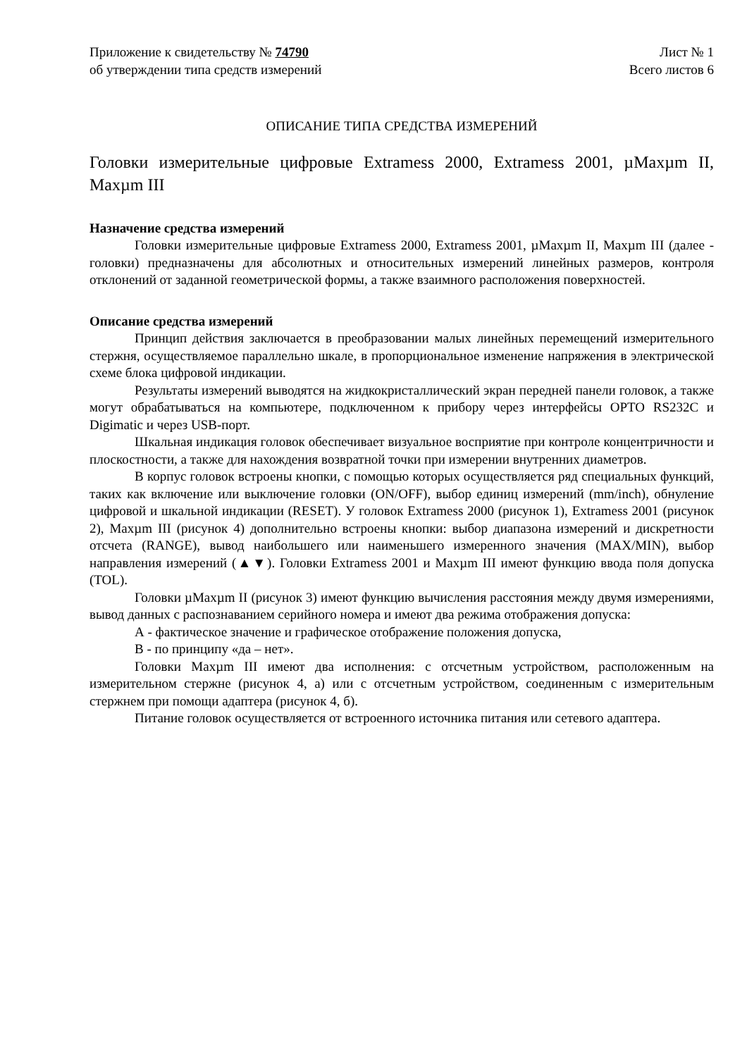Приложение к свидетельству № 74790
об утверждении типа средств измерений
Лист № 1
Всего листов 6
ОПИСАНИЕ ТИПА СРЕДСТВА ИЗМЕРЕНИЙ
Головки измерительные цифровые Extramess 2000, Extramess 2001, µMaxµm II, Maxµm III
Назначение средства измерений
Головки измерительные цифровые Extramess 2000, Extramess 2001, µMaxµm II, Maxµm III (далее - головки) предназначены для абсолютных и относительных измерений линейных размеров, контроля отклонений от заданной геометрической формы, а также взаимного расположения поверхностей.
Описание средства измерений
Принцип действия заключается в преобразовании малых линейных перемещений измерительного стержня, осуществляемое параллельно шкале, в пропорциональное изменение напряжения в электрической схеме блока цифровой индикации.
Результаты измерений выводятся на жидкокристаллический экран передней панели головок, а также могут обрабатываться на компьютере, подключенном к прибору через интерфейсы OPTO RS232C и Digimatic и через USB-порт.
Шкальная индикация головок обеспечивает визуальное восприятие при контроле концентричности и плоскостности, а также для нахождения возвратной точки при измерении внутренних диаметров.
В корпус головок встроены кнопки, с помощью которых осуществляется ряд специальных функций, таких как включение или выключение головки (ON/OFF), выбор единиц измерений (mm/inch), обнуление цифровой и шкальной индикации (RESET). У головок Extramess 2000 (рисунок 1), Extramess 2001 (рисунок 2), Maxµm III (рисунок 4) дополнительно встроены кнопки: выбор диапазона измерений и дискретности отсчета (RANGE), вывод наибольшего или наименьшего измеренного значения (MAX/MIN), выбор направления измерений (▲▼). Головки Extramess 2001 и Maxµm III имеют функцию ввода поля допуска (TOL).
Головки µMaxµm II (рисунок 3) имеют функцию вычисления расстояния между двумя измерениями, вывод данных с распознаванием серийного номера и имеют два режима отображения допуска:
А - фактическое значение и графическое отображение положения допуска,
В - по принципу «да – нет».
Головки Maxµm III имеют два исполнения: с отсчетным устройством, расположенным на измерительном стержне (рисунок 4, а) или с отсчетным устройством, соединенным с измерительным стержнем при помощи адаптера (рисунок 4, б).
Питание головок осуществляется от встроенного источника питания или сетевого адаптера.